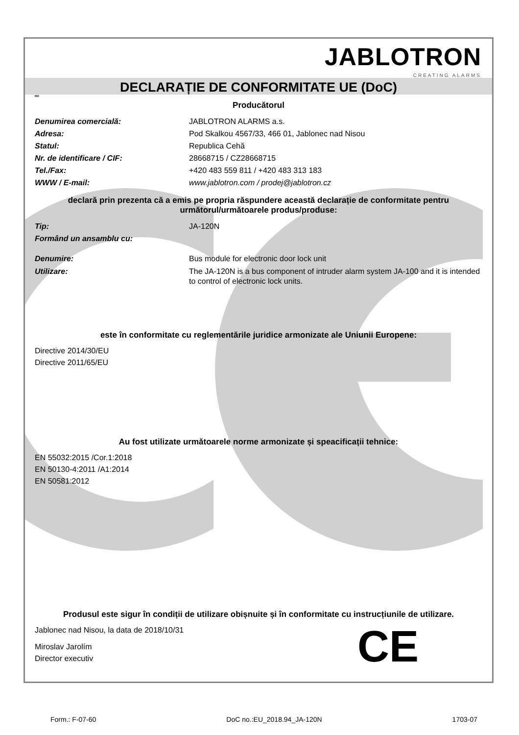JABLOTRON
CREATING ALARMS
DECLARAȚIE DE CONFORMITATE UE (DoC)
RO
Producătorul
Denumirea comercială: JABLOTRON ALARMS a.s.
Adresa: Pod Skalkou 4567/33, 466 01, Jablonec nad Nisou
Statul: Republica Cehă
Nr. de identificare / CIF: 28668715 / CZ28668715
Tel./Fax: +420 483 559 811 / +420 483 313 183
WWW / E-mail: www.jablotron.com / prodej@jablotron.cz
declară prin prezenta că a emis pe propria răspundere această declarație de conformitate pentru următorul/următoarele produs/produse:
Tip: JA-120N
Formând un ansamblu cu:
Denumire: Bus module for electronic door lock unit
Utilizare: The JA-120N is a bus component of intruder alarm system JA-100 and it is intended to control of electronic lock units.
este în conformitate cu reglementările juridice armonizate ale Uniunii Europene:
Directive 2014/30/EU
Directive 2011/65/EU
Au fost utilizate următoarele norme armonizate și speacificații tehnice:
EN 55032:2015 /Cor.1:2018
EN 50130-4:2011 /A1:2014
EN 50581:2012
Produsul este sigur în condiții de utilizare obișnuite și în conformitate cu instrucțiunile de utilizare.
Jablonec nad Nisou, la data de 2018/10/31
Miroslav Jarolím
Director executiv
CE
Form.: F-07-60 DoC no.:EU_2018.94_JA-120N 1703-07